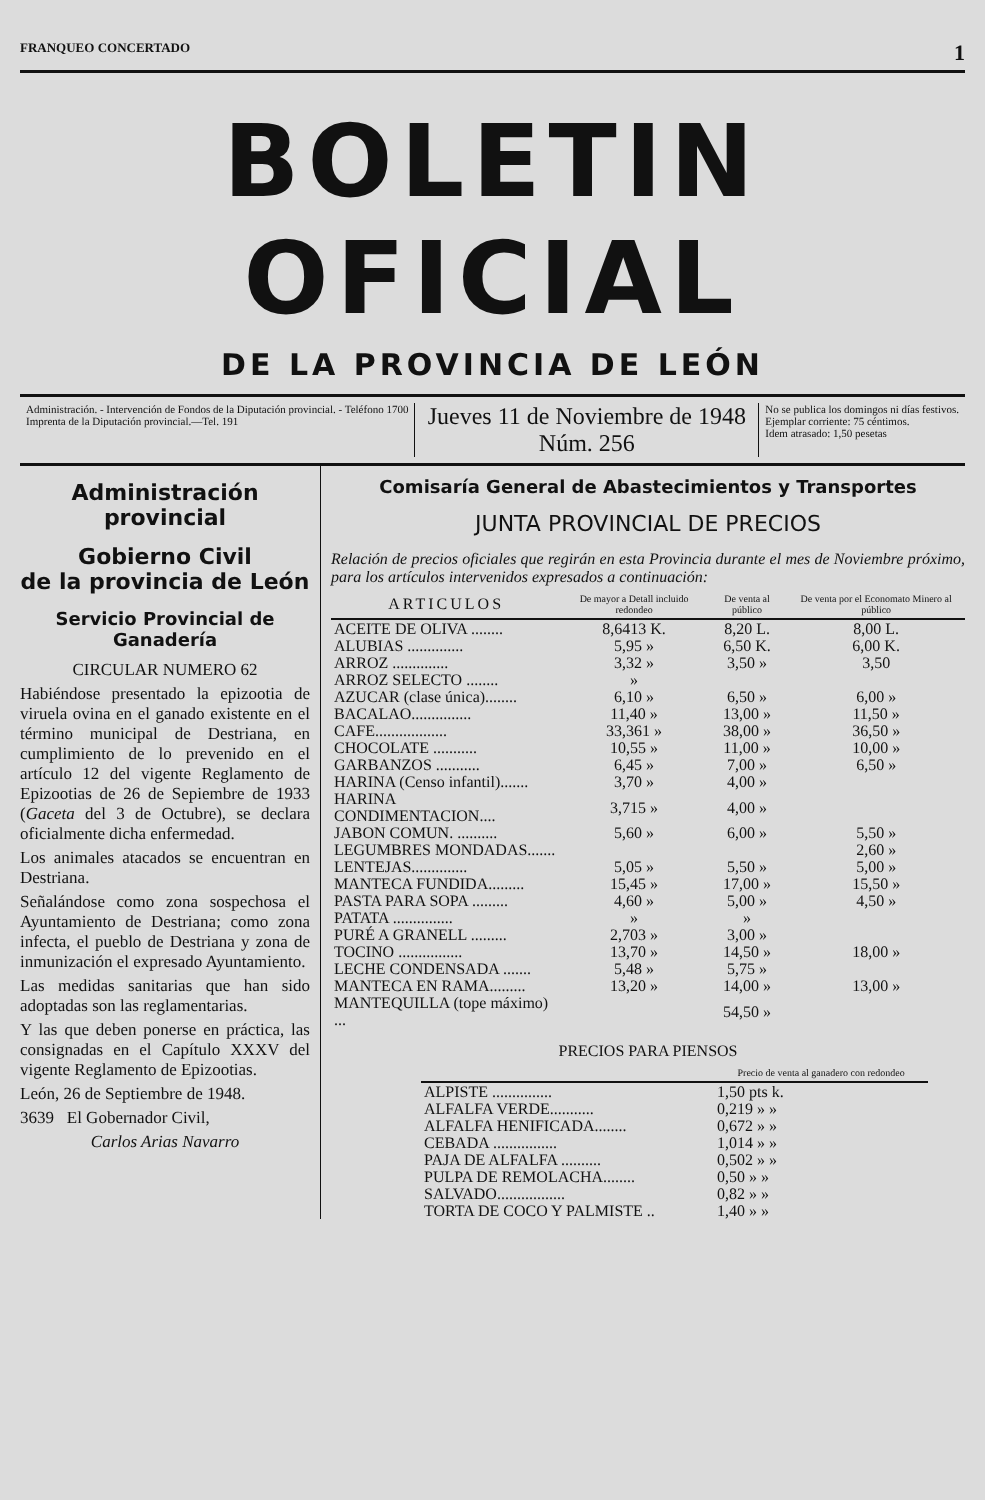FRANQUEO CONCERTADO 1
BOLETIN OFICIAL
DE LA PROVINCIA DE LEÓN
Administración. - Intervención de Fondos de la Diputación provincial. - Teléfono 1700
Imprenta de la Diputación provincial.—Tel. 191
Jueves 11 de Noviembre de 1948
Núm. 256
No se publica los domingos ni días festivos.
Ejemplar corriente: 75 céntimos.
Idem atrasado: 1,50 pesetas
Administración provincial
Gobierno Civil
de la provincia de León
Servicio Provincial de Ganadería
CIRCULAR NUMERO 62
Habiéndose presentado la epizootia de viruela ovina en el ganado existente en el término municipal de Destriana, en cumplimiento de lo prevenido en el artículo 12 del vigente Reglamento de Epizootias de 26 de Sepiembre de 1933 (Gaceta del 3 de Octubre), se declara oficialmente dicha enfermedad.
Los animales atacados se encuentran en Destriana.
Señalándose como zona sospechosa el Ayuntamiento de Destriana; como zona infecta, el pueblo de Destriana y zona de inmunización el expresado Ayuntamiento.
Las medidas sanitarias que han sido adoptadas son las reglamentarias.
Y las que deben ponerse en práctica, las consignadas en el Capítulo XXXV del vigente Reglamento de Epizootias.
León, 26 de Septiembre de 1948.
3639 El Gobernador Civil,
Carlos Arias Navarro
Comisaría General de Abastecimientos y Transportes
JUNTA PROVINCIAL DE PRECIOS
Relación de precios oficiales que regirán en esta Provincia durante el mes de Noviembre próximo, para los artículos intervenidos expresados a continuación:
| ARTICULOS | De mayor a Detall incluido redondeo | De venta al público | De venta por el Economato Minero al público |
| --- | --- | --- | --- |
| ACEITE DE OLIVA ........ | 8,6413 K. | 8,20 L. | 8,00 L. |
| ALUBIAS .............. | 5,95 » | 6,50 K. | 6,00 K. |
| ARROZ .............. | 3,32 » | 3,50 » | 3,50 |
| ARROZ SELECTO ........ | » | | |
| AZUCAR (clase única)........ | 6,10 » | 6,50 » | 6,00 » |
| BACALAO............... | 11,40 » | 13,00 » | 11,50 » |
| CAFE.................. | 33,361 » | 38,00 » | 36,50 » |
| CHOCOLATE ........... | 10,55 » | 11,00 » | 10,00 » |
| GARBANZOS ........... | 6,45 » | 7,00 » | 6,50 » |
| HARINA (Censo infantil)....... | 3,70 » | 4,00 » | |
| HARINA CONDIMENTACION.... | 3,715 » | 4,00 » | |
| JABON COMUN. .......... | 5,60 » | 6,00 » | 5,50 » |
| LEGUMBRES MONDADAS....... | | | 2,60 » |
| LENTEJAS.............. | 5,05 » | 5,50 » | 5,00 » |
| MANTECA FUNDIDA......... | 15,45 » | 17,00 » | 15,50 » |
| PASTA PARA SOPA ......... | 4,60 » | 5,00 » | 4,50 » |
| PATATA ............... | » | » | |
| PURÉ A GRANELL ......... | 2,703 » | 3,00 » | |
| TOCINO ................ | 13,70 » | 14,50 » | 18,00 » |
| LECHE CONDENSADA ....... | 5,48 » | 5,75 » | |
| MANTECA EN RAMA......... | 13,20 » | 14,00 » | 13,00 » |
| MANTEQUILLA (tope máximo) ... | | 54,50 » | |
PRECIOS PARA PIENSOS
| | Precio de venta al ganadero con redondeo |
| --- | --- |
| ALPISTE ............... | 1,50 pts k. |
| ALFALFA VERDE........... | 0,219 » » |
| ALFALFA HENIFICADA........ | 0,672 » » |
| CEBADA ................ | 1,014 » » |
| PAJA DE ALFALFA .......... | 0,502 » » |
| PULPA DE REMOLACHA........ | 0,50 » » |
| SALVADO................. | 0,82 » » |
| TORTA DE COCO Y PALMISTE .. | 1,40 » » |